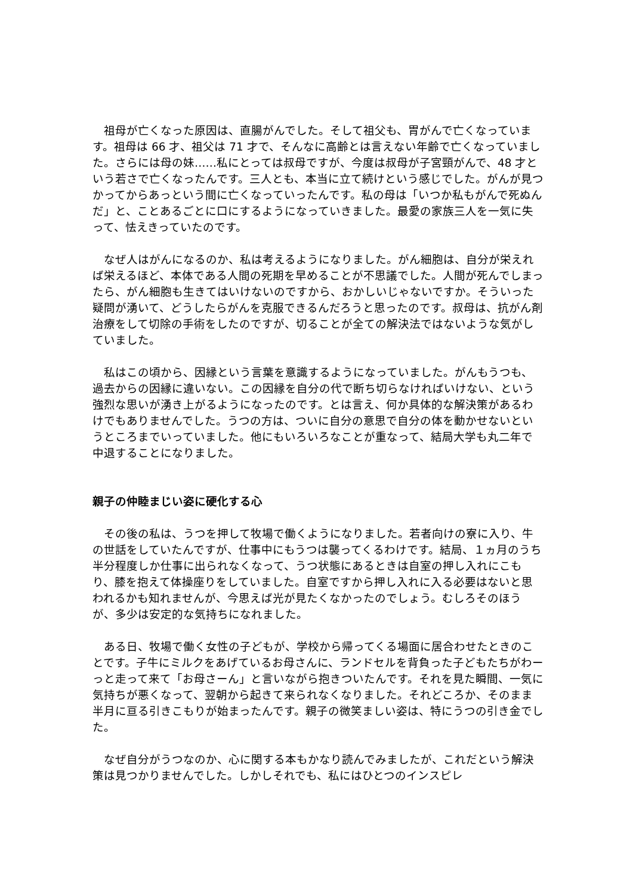祖母が亡くなった原因は、直腸がんでした。そして祖父も、胃がんで亡くなっています。祖母は 66 才、祖父は 71 才で、そんなに高齢とは言えない年齢で亡くなっていました。さらには母の妹……私にとっては叔母ですが、今度は叔母が子宮頸がんで、48 才という若さで亡くなったんです。三人とも、本当に立て続けという感じでした。がんが見つかってからあっという間に亡くなっていったんです。私の母は「いつか私もがんで死ぬんだ」と、ことあるごとに口にするようになっていきました。最愛の家族三人を一気に失って、怯えきっていたのです。
なぜ人はがんになるのか、私は考えるようになりました。がん細胞は、自分が栄えれば栄えるほど、本体である人間の死期を早めることが不思議でした。人間が死んでしまったら、がん細胞も生きてはいけないのですから、おかしいじゃないですか。そういった疑問が湧いて、どうしたらがんを克服できるんだろうと思ったのです。叔母は、抗がん剤治療をして切除の手術をしたのですが、切ることが全ての解決法ではないような気がしていました。
私はこの頃から、因縁という言葉を意識するようになっていました。がんもうつも、過去からの因縁に違いない。この因縁を自分の代で断ち切らなければいけない、という強烈な思いが湧き上がるようになったのです。とは言え、何か具体的な解決策があるわけでもありませんでした。うつの方は、ついに自分の意思で自分の体を動かせないというところまでいっていました。他にもいろいろなことが重なって、結局大学も丸二年で中退することになりました。
親子の仲睦まじい姿に硬化する心
その後の私は、うつを押して牧場で働くようになりました。若者向けの寮に入り、牛の世話をしていたんですが、仕事中にもうつは襲ってくるわけです。結局、１ヵ月のうち半分程度しか仕事に出られなくなって、うつ状態にあるときは自室の押し入れにこもり、膝を抱えて体操座りをしていました。自室ですから押し入れに入る必要はないと思われるかも知れませんが、今思えば光が見たくなかったのでしょう。むしろそのほうが、多少は安定的な気持ちになれました。
ある日、牧場で働く女性の子どもが、学校から帰ってくる場面に居合わせたときのことです。子牛にミルクをあげているお母さんに、ランドセルを背負った子どもたちがわーっと走って来て「お母さーん」と言いながら抱きついたんです。それを見た瞬間、一気に気持ちが悪くなって、翌朝から起きて来られなくなりました。それどころか、そのまま半月に亘る引きこもりが始まったんです。親子の微笑ましい姿は、特にうつの引き金でした。
なぜ自分がうつなのか、心に関する本もかなり読んでみましたが、これだという解決策は見つかりませんでした。しかしそれでも、私にはひとつのインスピレ